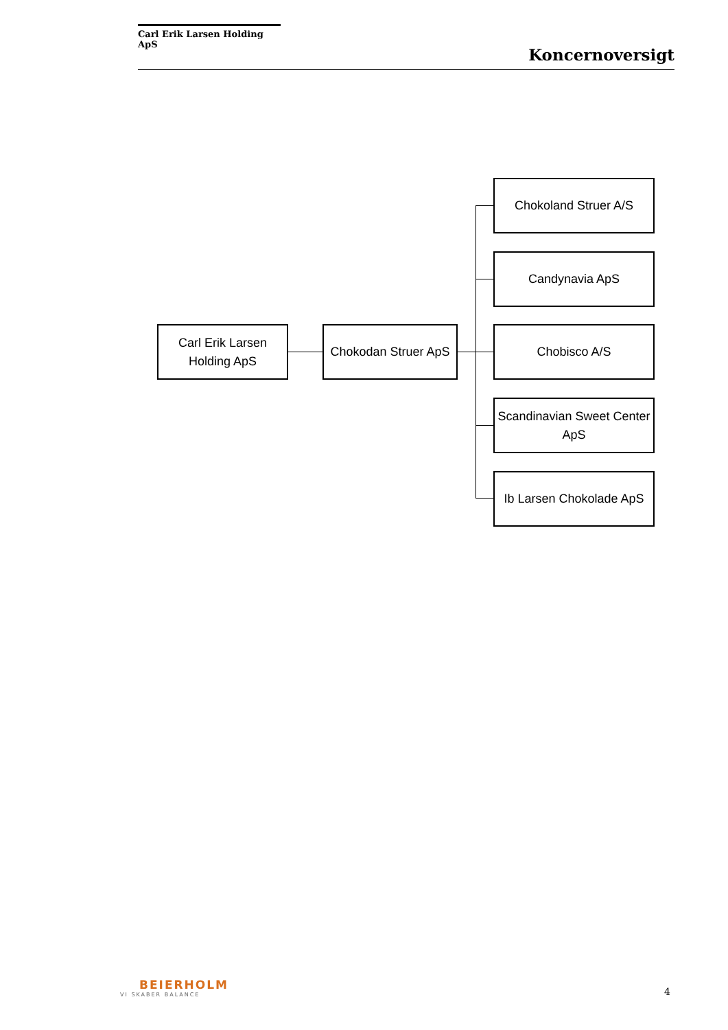Carl Erik Larsen Holding ApS
Koncernoversigt
Carl Erik Larsen
Holding ApS
Chokodan Struer ApS
Chokoland Struer A/S
Candynavia ApS
Chobisco A/S
Scandinavian Sweet Center
ApS
Ib Larsen Chokolade ApS
BEIERHOLM
VI SKABER BALANCE
4